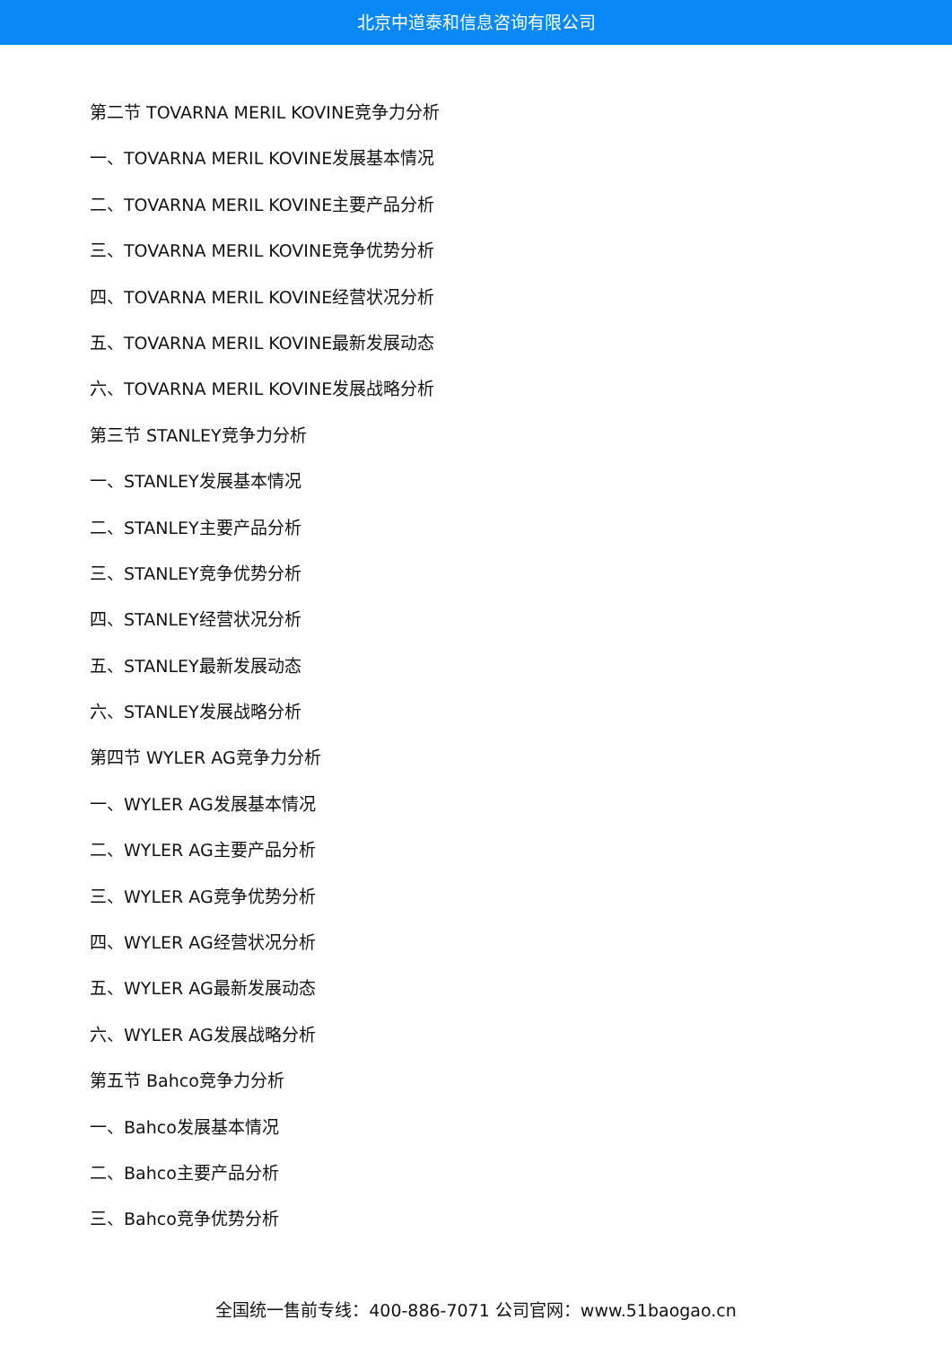北京中道泰和信息咨询有限公司
第二节 TOVARNA MERIL KOVINE竞争力分析
一、TOVARNA MERIL KOVINE发展基本情况
二、TOVARNA MERIL KOVINE主要产品分析
三、TOVARNA MERIL KOVINE竞争优势分析
四、TOVARNA MERIL KOVINE经营状况分析
五、TOVARNA MERIL KOVINE最新发展动态
六、TOVARNA MERIL KOVINE发展战略分析
第三节 STANLEY竞争力分析
一、STANLEY发展基本情况
二、STANLEY主要产品分析
三、STANLEY竞争优势分析
四、STANLEY经营状况分析
五、STANLEY最新发展动态
六、STANLEY发展战略分析
第四节 WYLER AG竞争力分析
一、WYLER AG发展基本情况
二、WYLER AG主要产品分析
三、WYLER AG竞争优势分析
四、WYLER AG经营状况分析
五、WYLER AG最新发展动态
六、WYLER AG发展战略分析
第五节 Bahco竞争力分析
一、Bahco发展基本情况
二、Bahco主要产品分析
三、Bahco竞争优势分析
全国统一售前专线：400-886-7071 公司官网：www.51baogao.cn